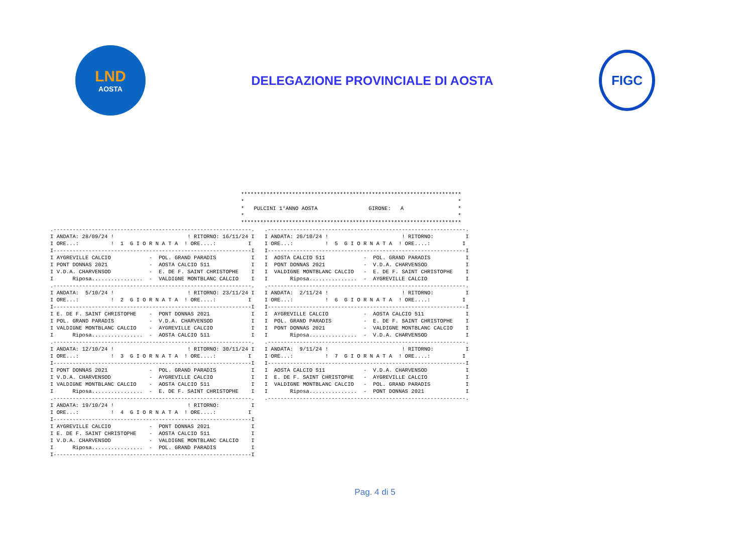LND
AOSTA
DELEGAZIONE PROVINCIALE DI AOSTA
FIGC
*********************************************************************
*                                                                   *
*   PULCINI 1°ANNO AOSTA                GIRONE:   A                 *
*                                                                   *
*********************************************************************
.--------------------------------------------------------------.
I ANDATA: 28/09/24 !                       ! RITORNO: 16/11/24 I
I ORE...:          !  1  G I O R N A T A  ! ORE....:          I
I--------------------------------------------------------------I
I AYGREVILLE CALCIO            -  POL. GRAND PARADIS           I
I PONT DONNAS 2021             -  AOSTA CALCIO 511             I
I V.D.A. CHARVENSOD            -  E. DE F. SAINT CHRISTOPHE    I
I      Riposa................  -  VALDIGNE MONTBLANC CALCIO    I
.--------------------------------------------------------------.
I ANDATA:  5/10/24 !                       ! RITORNO: 23/11/24 I
I ORE...:          !  2  G I O R N A T A  ! ORE....:          I
I--------------------------------------------------------------I
I E. DE F. SAINT CHRISTOPHE    -  PONT DONNAS 2021             I
I POL. GRAND PARADIS           -  V.D.A. CHARVENSOD            I
I VALDIGNE MONTBLANC CALCIO    -  AYGREVILLE CALCIO            I
I      Riposa................  -  AOSTA CALCIO 511             I
.--------------------------------------------------------------.
I ANDATA: 12/10/24 !                       ! RITORNO: 30/11/24 I
I ORE...:          !  3  G I O R N A T A  ! ORE....:          I
I--------------------------------------------------------------I
I PONT DONNAS 2021             -  POL. GRAND PARADIS           I
I V.D.A. CHARVENSOD            -  AYGREVILLE CALCIO            I
I VALDIGNE MONTBLANC CALCIO    -  AOSTA CALCIO 511             I
I      Riposa................  -  E. DE F. SAINT CHRISTOPHE    I
.--------------------------------------------------------------.
I ANDATA: 19/10/24 !                       ! RITORNO:          I
I ORE...:          !  4  G I O R N A T A  ! ORE....:          I
I--------------------------------------------------------------I
I AYGREVILLE CALCIO            -  PONT DONNAS 2021             I
I E. DE F. SAINT CHRISTOPHE    -  AOSTA CALCIO 511             I
I V.D.A. CHARVENSOD            -  VALDIGNE MONTBLANC CALCIO    I
I      Riposa................  -  POL. GRAND PARADIS           I
I--------------------------------------------------------------I
.--------------------------------------------------------------.
I ANDATA: 26/10/24 !                       ! RITORNO:          I
I ORE...:          !  5  G I O R N A T A  ! ORE....:          I
I--------------------------------------------------------------I
I  AOSTA CALCIO 511            -  POL. GRAND PARADIS           I
I  PONT DONNAS 2021            -  V.D.A. CHARVENSOD            I
I  VALDIGNE MONTBLANC CALCIO   -  E. DE F. SAINT CHRISTOPHE    I
I       Riposa...............  -  AYGREVILLE CALCIO            I
.--------------------------------------------------------------.
I ANDATA:  2/11/24 !                       ! RITORNO:          I
I ORE...:          !  6  G I O R N A T A  ! ORE....:          I
I--------------------------------------------------------------I
I  AYGREVILLE CALCIO           -  AOSTA CALCIO 511             I
I  POL. GRAND PARADIS          -  E. DE F. SAINT CHRISTOPHE    I
I  PONT DONNAS 2021            -  VALDIGNE MONTBLANC CALCIO    I
I       Riposa...............  -  V.D.A. CHARVENSOD            I
.--------------------------------------------------------------.
I ANDATA:  9/11/24 !                       ! RITORNO:          I
I ORE...:          !  7  G I O R N A T A  ! ORE....:          I
I--------------------------------------------------------------I
I  AOSTA CALCIO 511            -  V.D.A. CHARVENSOD            I
I  E. DE F. SAINT CHRISTOPHE   -  AYGREVILLE CALCIO            I
I  VALDIGNE MONTBLANC CALCIO   -  POL. GRAND PARADIS           I
I       Riposa...............  -  PONT DONNAS 2021             I
.--------------------------------------------------------------.
Pag. 4 di 5